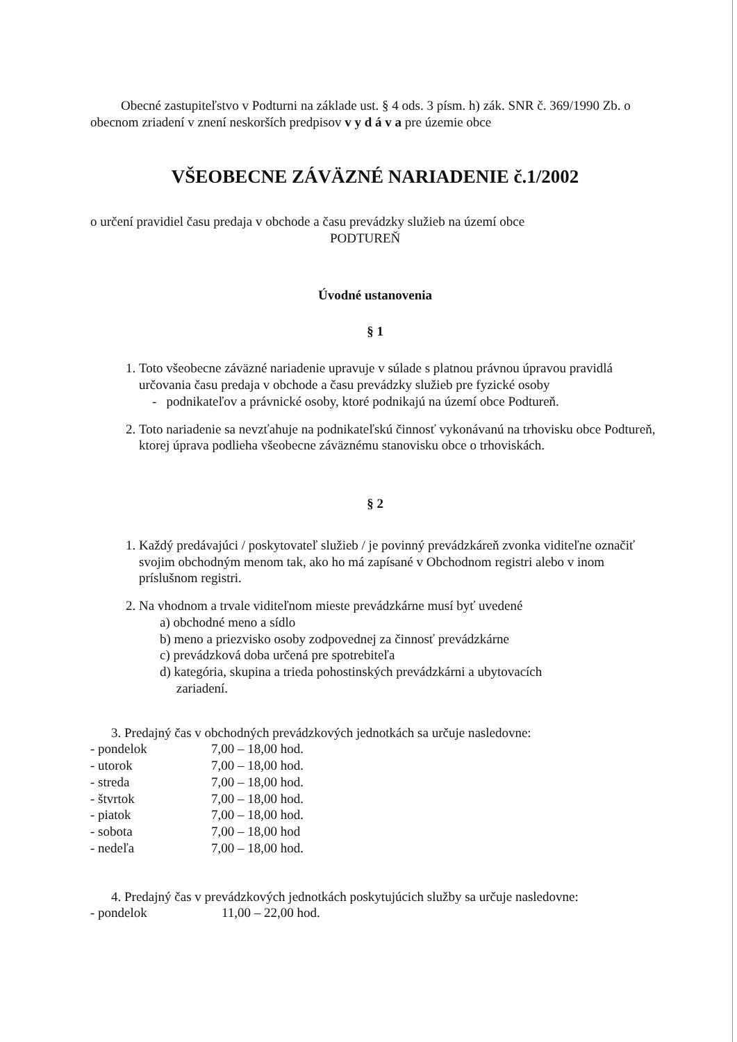Obecné zastupiteľstvo v Podturni na základe ust. § 4 ods. 3 písm. h) zák. SNR č. 369/1990 Zb. o obecnom zriadení v znení neskorších predpisov v y d á v a pre územie obce
VŠEOBECNE ZÁVÄZNÉ NARIADENIE č.1/2002
o určení pravidiel času predaja v obchode a času prevádzky služieb na území obce
PODTUREŇ
Úvodné ustanovenia
§ 1
1. Toto všeobecne záväzné nariadenie upravuje v súlade s platnou právnou úpravou pravidlá určovania času predaja v obchode a času prevádzky služieb pre fyzické osoby
- podnikateľov a právnické osoby, ktoré podnikajú na území obce Podtureň.
2. Toto nariadenie sa nevzťahuje na podnikateľskú činnosť vykonávanú na trhovisku obce Podtureň, ktorej úprava podlieha všeobecne záväznému stanovisku obce o trhoviskách.
§ 2
1. Každý predávajúci / poskytovateľ služieb / je povinný prevádzkáreň zvonka viditeľne označiť svojim obchodným menom tak, ako ho má zapísané v Obchodnom registri alebo v inom príslušnom registri.
2. Na vhodnom a trvale viditeľnom mieste prevádzkárne musí byť uvedené
a) obchodné meno a sídlo
b) meno a priezvisko osoby zodpovednej za činnosť prevádzkárne
c) prevádzková doba určená pre spotrebiteľa
d) kategória, skupina a trieda pohostinských prevádzkárni a ubytovacích
zariadení.
3. Predajný čas v obchodných prevádzkových jednotkách sa určuje nasledovne:
| - pondelok | 7,00 – 18,00 hod. |
| - utorok | 7,00 – 18,00 hod. |
| - streda | 7,00 – 18,00 hod. |
| - štvrtok | 7,00 – 18,00 hod. |
| - piatok | 7,00 – 18,00 hod. |
| - sobota | 7,00 – 18,00 hod |
| - nedeľa | 7,00 – 18,00 hod. |
4. Predajný čas v prevádzkových jednotkách poskytujúcich služby sa určuje nasledovne:
| - pondelok | 11,00 – 22,00 hod. |